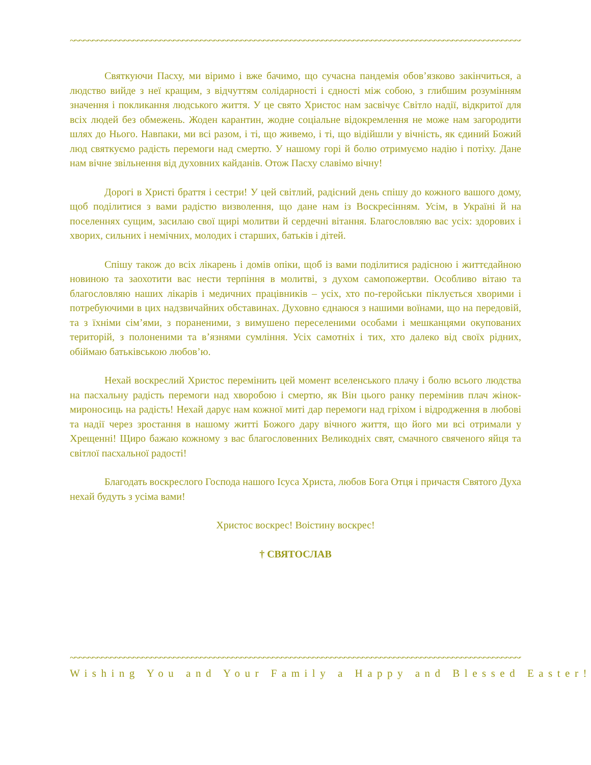~~~~~~~~~~~~~~~~~~~~~~~~~~~~~~~~~~~~~~~~~~~~~~~~~~~~~~~~~~~~~~~~~~~~~~~~~~~~~~~~~~~~~~~~~~~~~~~~~~~~~
Святкуючи Пасху, ми віримо і вже бачимо, що сучасна пандемія обов’язково закінчиться, а людство вийде з неї кращим, з відчуттям солідарності і єдності між собою, з глибшим розумінням значення і покликання людського життя. У це свято Христос нам засвічує Світло надії, відкритої для всіх людей без обмежень. Жоден карантин, жодне соціальне відокремлення не може нам загородити шлях до Нього. Навпаки, ми всі разом, і ті, що живемо, і ті, що відійшли у вічність, як єдиний Божий люд святкуємо радість перемоги над смертю. У нашому горі й болю отримуємо надію і потіху. Дане нам вічне звільнення від духовних кайданів. Отож Пасху славімо вічну!
Дорогі в Христі браття і сестри! У цей світлий, радісний день спішу до кожного вашого дому, щоб поділитися з вами радістю визволення, що дане нам із Воскресінням. Усім, в Україні й на поселеннях сущим, засилаю свої щирі молитви й сердечні вітання. Благословляю вас усіх: здорових і хворих, сильних і немічних, молодих і старших, батьків і дітей.
Спішу також до всіх лікарень і домів опіки, щоб із вами поділитися радісною і життєдайною новиною та заохотити вас нести терпіння в молитві, з духом самопожертви. Особливо вітаю та благословляю наших лікарів і медичних працівників – усіх, хто по-геройськи піклується хворими і потребуючими в цих надзвичайних обставинах. Духовно єднаюся з нашими воїнами, що на передовій, та з їхніми сім’ями, з пораненими, з вимушено переселеними особами і мешканцями окупованих територій, з полоненими та в’язнями сумління. Усіх самотніх і тих, хто далеко від своїх рідних, обіймаю батьківською любов’ю.
Нехай воскреслий Христос перемінить цей момент вселенського плачу і болю всього людства на пасхальну радість перемоги над хворобою і смертю, як Він цього ранку перемінив плач жінок-мироносиць на радість! Нехай дарує нам кожної миті дар перемоги над гріхом і відродження в любові та надії через зростання в нашому житті Божого дару вічного життя, що його ми всі отримали у Хрещенні! Щиро бажаю кожному з вас благословенних Великодніх свят, смачного свяченого яйця та світлої пасхальної радості!
Благодать воскреслого Господа нашого Ісуса Христа, любов Бога Отця і причастя Святого Духа нехай будуть з усіма вами!
Христос воскрес! Воістину воскрес!
† СВЯТОСЛАВ
~~~~~~~~~~~~~~~~~~~~~~~~~~~~~~~~~~~~~~~~~~~~~~~~~~~~~~~~~~~~~~~~~~~~~~~~~~~~~~~~~~~~~~~~~~~~~~~~~~~~~
Wishing You and Your Family a Happy and Blessed Easter!